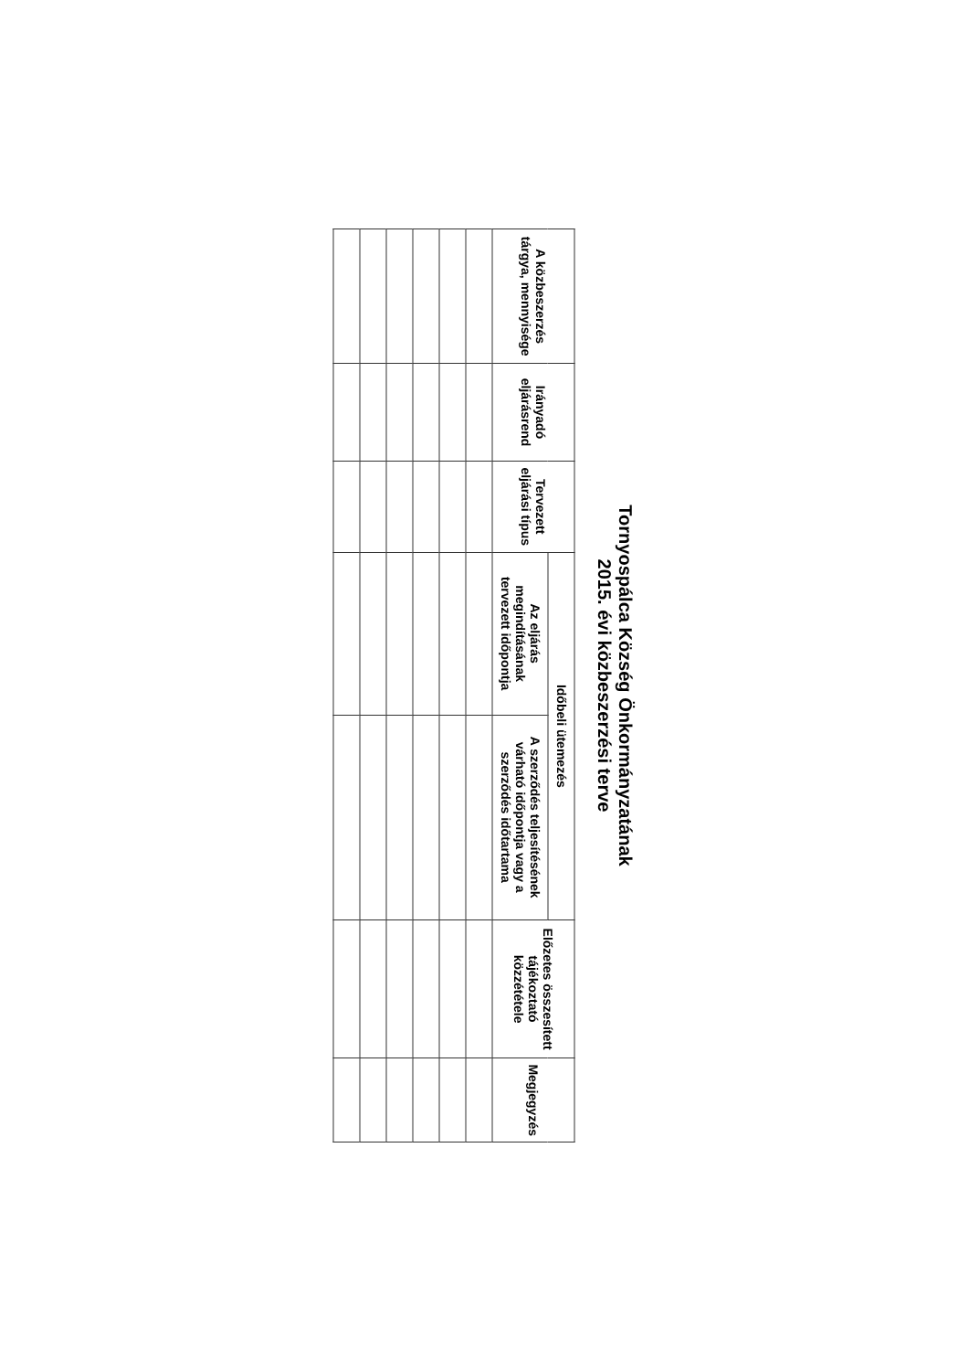Tornyospálca Község Önkormányzatának
2015. évi közbeszerzési terve
| A közbeszerzés tárgya, mennyisége | Irányadó eljárásrend | Tervezett eljárási típus | Időbeli ütemezés | | Előzetes összesített tájékoztató közzététele | Megjegyzés |
| --- | --- | --- | --- | --- | --- | --- |
| | | | Az eljárás megindításának tervezett időpontja | A szerződés teljesítésének várható időpontja vagy a szerződés időtartama | | |